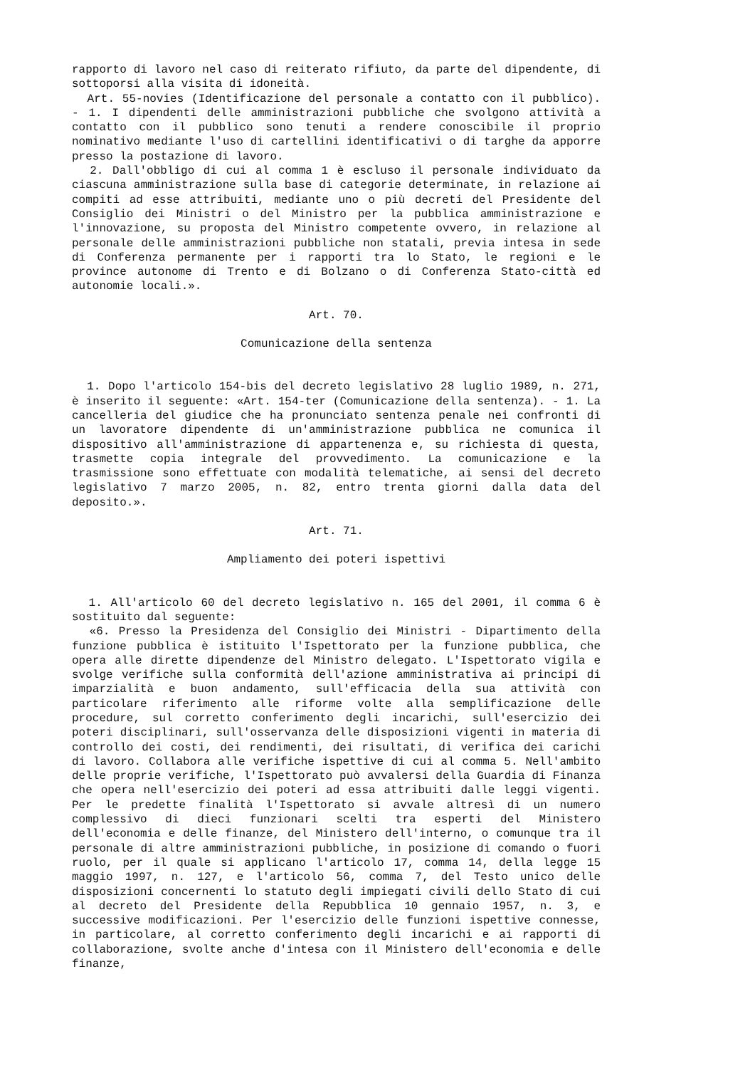rapporto di lavoro nel caso di reiterato rifiuto, da parte del dipendente, di sottoporsi alla visita di idoneità.
Art. 55-novies (Identificazione del personale a contatto con il pubblico). - 1. I dipendenti delle amministrazioni pubbliche che svolgono attività a contatto con il pubblico sono tenuti a rendere conoscibile il proprio nominativo mediante l'uso di cartellini identificativi o di targhe da apporre presso la postazione di lavoro.
2. Dall'obbligo di cui al comma 1 è escluso il personale individuato da ciascuna amministrazione sulla base di categorie determinate, in relazione ai compiti ad esse attribuiti, mediante uno o più decreti del Presidente del Consiglio dei Ministri o del Ministro per la pubblica amministrazione e l'innovazione, su proposta del Ministro competente ovvero, in relazione al personale delle amministrazioni pubbliche non statali, previa intesa in sede di Conferenza permanente per i rapporti tra lo Stato, le regioni e le province autonome di Trento e di Bolzano o di Conferenza Stato-città ed autonomie locali.».
Art. 70.
Comunicazione della sentenza
1. Dopo l'articolo 154-bis del decreto legislativo 28 luglio 1989, n. 271, è inserito il seguente: «Art. 154-ter (Comunicazione della sentenza). - 1. La cancelleria del giudice che ha pronunciato sentenza penale nei confronti di un lavoratore dipendente di un'amministrazione pubblica ne comunica il dispositivo all'amministrazione di appartenenza e, su richiesta di questa, trasmette copia integrale del provvedimento. La comunicazione e la trasmissione sono effettuate con modalità telematiche, ai sensi del decreto legislativo 7 marzo 2005, n. 82, entro trenta giorni dalla data del deposito.».
Art. 71.
Ampliamento dei poteri ispettivi
1. All'articolo 60 del decreto legislativo n. 165 del 2001, il comma 6 è sostituito dal seguente:
«6. Presso la Presidenza del Consiglio dei Ministri - Dipartimento della funzione pubblica è istituito l'Ispettorato per la funzione pubblica, che opera alle dirette dipendenze del Ministro delegato. L'Ispettorato vigila e svolge verifiche sulla conformità dell'azione amministrativa ai principi di imparzialità e buon andamento, sull'efficacia della sua attività con particolare riferimento alle riforme volte alla semplificazione delle procedure, sul corretto conferimento degli incarichi, sull'esercizio dei poteri disciplinari, sull'osservanza delle disposizioni vigenti in materia di controllo dei costi, dei rendimenti, dei risultati, di verifica dei carichi di lavoro. Collabora alle verifiche ispettive di cui al comma 5. Nell'ambito delle proprie verifiche, l'Ispettorato può avvalersi della Guardia di Finanza che opera nell'esercizio dei poteri ad essa attribuiti dalle leggi vigenti. Per le predette finalità l'Ispettorato si avvale altresì di un numero complessivo di dieci funzionari scelti tra esperti del Ministero dell'economia e delle finanze, del Ministero dell'interno, o comunque tra il personale di altre amministrazioni pubbliche, in posizione di comando o fuori ruolo, per il quale si applicano l'articolo 17, comma 14, della legge 15 maggio 1997, n. 127, e l'articolo 56, comma 7, del Testo unico delle disposizioni concernenti lo statuto degli impiegati civili dello Stato di cui al decreto del Presidente della Repubblica 10 gennaio 1957, n. 3, e successive modificazioni. Per l'esercizio delle funzioni ispettive connesse, in particolare, al corretto conferimento degli incarichi e ai rapporti di collaborazione, svolte anche d'intesa con il Ministero dell'economia e delle finanze,